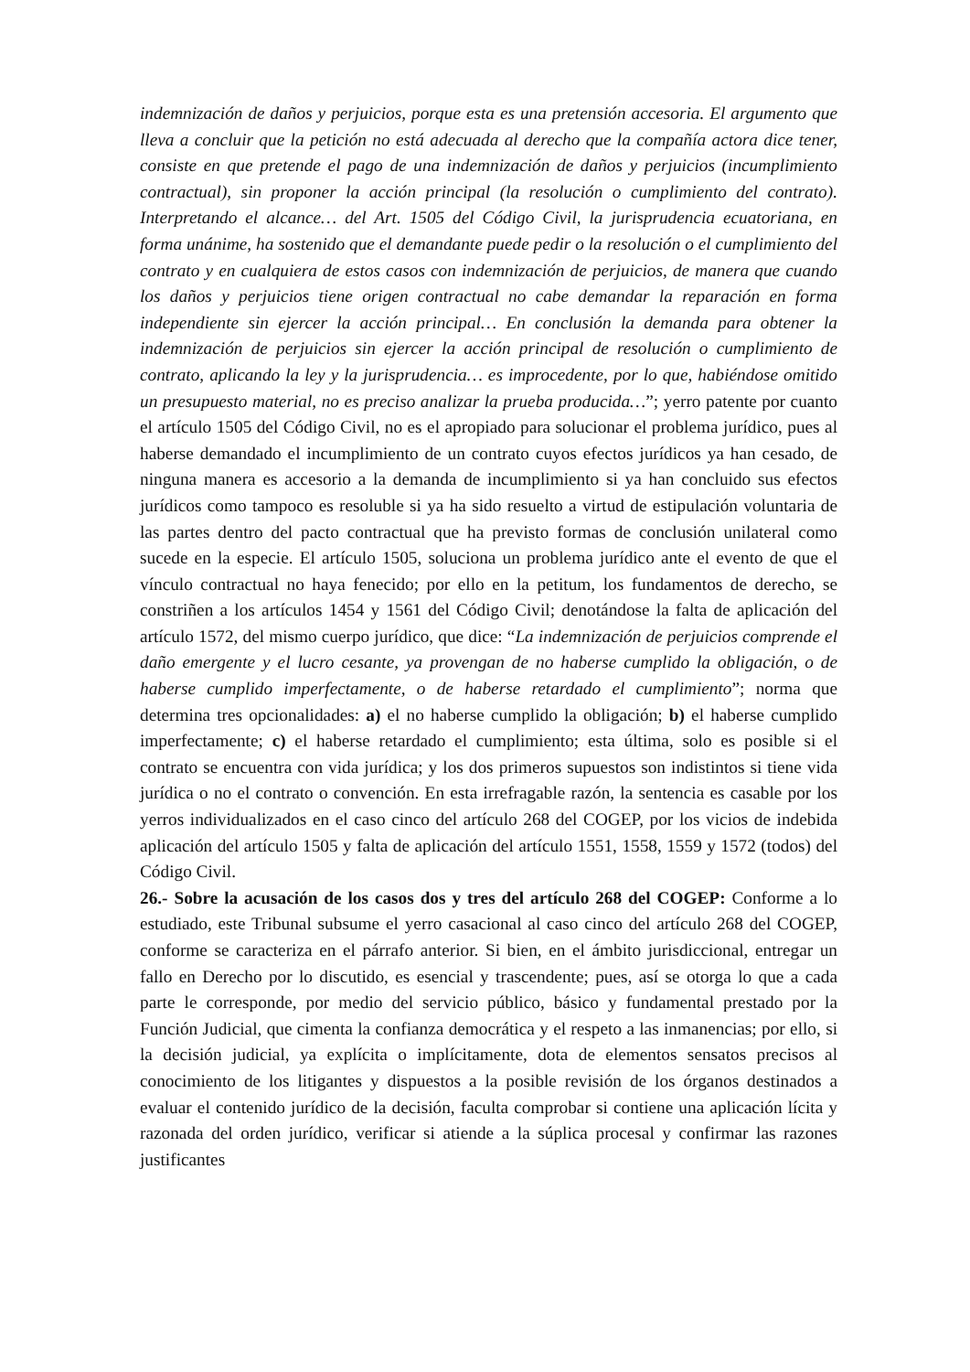indemnización de daños y perjuicios, porque esta es una pretensión accesoria. El argumento que lleva a concluir que la petición no está adecuada al derecho que la compañía actora dice tener, consiste en que pretende el pago de una indemnización de daños y perjuicios (incumplimiento contractual), sin proponer la acción principal (la resolución o cumplimiento del contrato). Interpretando el alcance… del Art. 1505 del Código Civil, la jurisprudencia ecuatoriana, en forma unánime, ha sostenido que el demandante puede pedir o la resolución o el cumplimiento del contrato y en cualquiera de estos casos con indemnización de perjuicios, de manera que cuando los daños y perjuicios tiene origen contractual no cabe demandar la reparación en forma independiente sin ejercer la acción principal… En conclusión la demanda para obtener la indemnización de perjuicios sin ejercer la acción principal de resolución o cumplimiento de contrato, aplicando la ley y la jurisprudencia… es improcedente, por lo que, habiéndose omitido un presupuesto material, no es preciso analizar la prueba producida…”; yerro patente por cuanto el artículo 1505 del Código Civil, no es el apropiado para solucionar el problema jurídico, pues al haberse demandado el incumplimiento de un contrato cuyos efectos jurídicos ya han cesado, de ninguna manera es accesorio a la demanda de incumplimiento si ya han concluido sus efectos jurídicos como tampoco es resoluble si ya ha sido resuelto a virtud de estipulación voluntaria de las partes dentro del pacto contractual que ha previsto formas de conclusión unilateral como sucede en la especie. El artículo 1505, soluciona un problema jurídico ante el evento de que el vínculo contractual no haya fenecido; por ello en la petitum, los fundamentos de derecho, se constriñen a los artículos 1454 y 1561 del Código Civil; denotándose la falta de aplicación del artículo 1572, del mismo cuerpo jurídico, que dice: “La indemnización de perjuicios comprende el daño emergente y el lucro cesante, ya provengan de no haberse cumplido la obligación, o de haberse cumplido imperfectamente, o de haberse retardado el cumplimiento”; norma que determina tres opcionalidades: a) el no haberse cumplido la obligación; b) el haberse cumplido imperfectamente; c) el haberse retardado el cumplimiento; esta última, solo es posible si el contrato se encuentra con vida jurídica; y los dos primeros supuestos son indistintos si tiene vida jurídica o no el contrato o convención. En esta irrefragable razón, la sentencia es casable por los yerros individualizados en el caso cinco del artículo 268 del COGEP, por los vicios de indebida aplicación del artículo 1505 y falta de aplicación del artículo 1551, 1558, 1559 y 1572 (todos) del Código Civil.
26.- Sobre la acusación de los casos dos y tres del artículo 268 del COGEP: Conforme a lo estudiado, este Tribunal subsume el yerro casacional al caso cinco del artículo 268 del COGEP, conforme se caracteriza en el párrafo anterior. Si bien, en el ámbito jurisdiccional, entregar un fallo en Derecho por lo discutido, es esencial y trascendente; pues, así se otorga lo que a cada parte le corresponde, por medio del servicio público, básico y fundamental prestado por la Función Judicial, que cimenta la confianza democrática y el respeto a las inmanencias; por ello, si la decisión judicial, ya explícita o implícitamente, dota de elementos sensatos precisos al conocimiento de los litigantes y dispuestos a la posible revisión de los órganos destinados a evaluar el contenido jurídico de la decisión, faculta comprobar si contiene una aplicación lícita y razonada del orden jurídico, verificar si atiende a la súplica procesal y confirmar las razones justificantes